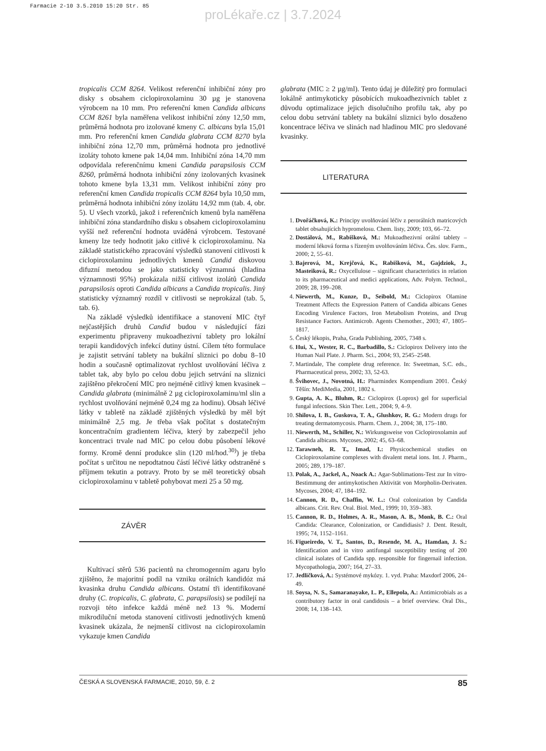Farmacie 2-10 3.5.2010 15:20 Str. 85
proLékaře.cz | 3.7.2024
tropicalis CCM 8264. Velikost referenční inhibiční zóny pro disky s obsahem ciclopiroxolaminu 30 µg je stanovena výrobcem na 10 mm. Pro referenční kmen Candida albicans CCM 8261 byla naměřena velikost inhibiční zóny 12,50 mm, průměrná hodnota pro izolované kmeny C. albicans byla 15,01 mm. Pro referenční kmen Candida glabrata CCM 8270 byla inhibiční zóna 12,70 mm, průměrná hodnota pro jednotlivé izoláty tohoto kmene pak 14,04 mm. Inhibiční zóna 14,70 mm odpovídala referenčnímu kmeni Candida parapsilosis CCM 8260, průměrná hodnota inhibiční zóny izolovaných kvasinek tohoto kmene byla 13,31 mm. Velikost inhibiční zóny pro referenční kmen Candida tropicalis CCM 8264 byla 10,50 mm, průměrná hodnota inhibiční zóny izolátu 14,92 mm (tab. 4, obr. 5). U všech vzorků, jakož i referenčních kmenů byla naměřena inhibiční zóna standardního disku s obsahem ciclopiroxolaminu vyšší než referenční hodnota uváděná výrobcem. Testované kmeny lze tedy hodnotit jako citlivé k ciclopiroxolaminu. Na základě statistického zpracování výsledků stanovení citlivosti k ciclopiroxolaminu jednotlivých kmenů Candid diskovou difuzní metodou se jako statisticky významná (hladina významnosti 95%) prokázala nižší citlivost izolátů Candida parapsilosis oproti Candida albicans a Candida tropicalis. Jiný statisticky významný rozdíl v citlivosti se neprokázal (tab. 5, tab. 6).
Na základě výsledků identifikace a stanovení MIC čtyř nejčastějších druhů Candid budou v následující fázi experimentu připraveny mukoadhezivní tablety pro lokální terapii kandidových infekcí dutiny ústní. Cílem této formulace je zajistit setrvání tablety na bukální sliznici po dobu 8–10 hodin a současně optimalizovat rychlost uvolňování léčiva z tablet tak, aby bylo po celou dobu jejich setrvání na sliznici zajištěno překročení MIC pro nejméně citlivý kmen kvasinek – Candida glabrata (minimálně 2 µg ciclopiroxolaminu/ml slin a rychlost uvolňování nejméně 0,24 mg za hodinu). Obsah léčivé látky v tabletě na základě zjištěných výsledků by měl být minimálně 2,5 mg. Je třeba však počítat s dostatečným koncentračním gradientem léčiva, který by zabezpečil jeho koncentraci trvale nad MIC po celou dobu působení lékové formy. Kromě denní produkce slin (120 ml/hod.<sup>30)</sup>) je třeba počítat s určitou ne nepodtatnou částí léčivé látky odstraněné s příjmem tekutin a potravy. Proto by se měl teoretický obsah ciclopiroxolaminu v tabletě pohybovat mezi 25 a 50 mg.
ZÁVĚR
Kultivací stěrů 536 pacientů na chromogenním agaru bylo zjištěno, že majoritní podíl na vzniku orálních kandidóz má kvasinka druhu Candida albicans. Ostatní tři identifikované druhy (C. tropicalis, C. glabrata, C. parapsilosis) se podílejí na rozvoji této infekce každá méně než 13 %. Moderní mikrodiluční metoda stanovení citlivosti jednotlivých kmenů kvasinek ukázala, že nejmenší citlivost na ciclopiroxolamin vykazuje kmen Candida
glabrata (MIC ≥ 2 µg/ml). Tento údaj je důležitý pro formulaci lokálně antimykoticky působících mukoadhezivních tablet z důvodu optimalizace jejich disolučního profilu tak, aby po celou dobu setrvání tablety na bukální sliznici bylo dosaženo koncentrace léčiva ve slinách nad hladinou MIC pro sledované kvasinky.
LITERATURA
1. Dvořáčková, K.: Principy uvolňování léčiv z perorálních matricových tablet obsahujících hypromelosu. Chem. listy, 2009; 103, 66–72.
2. Dostálová, M., Rabišková, M.: Mukoadhezivní orální tablety – moderní léková forma s řízeným uvolňováním léčiva. Čes. slov. Farm., 2000; 2, 55–61.
3. Bajerová, M., Krejčová, K., Rabišková, M., Gajdziok, J., Masteiková, R.: Oxycellulose – significant characteristics in relation to its pharmaceutical and medici applications, Adv. Polym. Technol., 2009; 28, 199–208.
4. Niewerth, M., Kunze, D., Seibold, M.: Ciclopirox Olamine Treatment Affects the Expression Pattern of Candida albicans Genes Encoding Virulence Factors, Iron Metabolism Proteins, and Drug Resistance Factors. Antimicrob. Agents Chemother., 2003; 47, 1805–1817.
5. Český lékopis, Praha, Grada Publishing, 2005, 7348 s.
6. Hui, X., Wester, R. C., Barbadillo, S.: Ciclopirox Delivery into the Human Nail Plate. J. Pharm. Sci., 2004; 93, 2545–2548.
7. Martindale, The complete drug reference. In: Sweetman, S.C. eds., Pharmaceutical press, 2002; 33, 52-63.
8. Švihovec, J., Novotná, H.: Pharmindex Kompendium 2001. Český Těšín: MediMedia, 2001, 1802 s.
9. Gupta, A. K., Bluhm, R.: Ciclopirox (Loprox) gel for superficial fungal infections. Skin Ther. Lett., 2004; 9, 4–9.
10. Shilova, I. B., Guskova, T. A., Glushkov, R. G.: Modern drugs for treating dermatomycosis. Pharm. Chem. J., 2004; 38, 175–180.
11. Niewerth, M., Schiller, N.: Wirkungsweise von Ciclopiroxolamin auf Candida albicans. Mycoses, 2002; 45, 63–68.
12. Tarawneh, R. T., Imad, I.: Physicochemical studies on Ciclopiroxolamine complexes with divalent metal ions. Int. J. Pharm., 2005; 289, 179–187.
13. Polak, A., Jackel, A., Noack A.: Agar-Sublimations-Test zur In vitro-Bestimmung der antimykotischen Aktivität von Morpholin-Derivaten. Mycoses, 2004; 47, 184–192.
14. Cannon, R. D., Chaffin, W. L.: Oral colonization by Candida albicans. Crit. Rev. Oral. Biol. Med., 1999; 10, 359–383.
15. Cannon, R. D., Holmes, A. R., Mason, A. B., Monk, B. C.: Oral Candida: Clearance, Colonization, or Candidiasis? J. Dent. Result, 1995; 74, 1152–1161.
16. Figueiredo, V. T., Santos, D., Resende, M. A., Hamdan, J. S.: Identification and in vitro antifungal susceptibility testing of 200 clinical isolates of Candida spp. responsible for fingernail infection. Mycopathologia, 2007; 164, 27–33.
17. Jedličková, A.: Systémové mykózy. 1. vyd. Praha: Maxdorf 2006, 24–49.
18. Soysa, N. S., Samaranayake, L. P., Ellepola, A.: Antimicrobials as a contributory factor in oral candidosis – a brief overview. Oral Dis., 2008; 14, 138–143.
ČESKÁ A SLOVENSKÁ FARMACIE, 2010, 59, č. 2 85